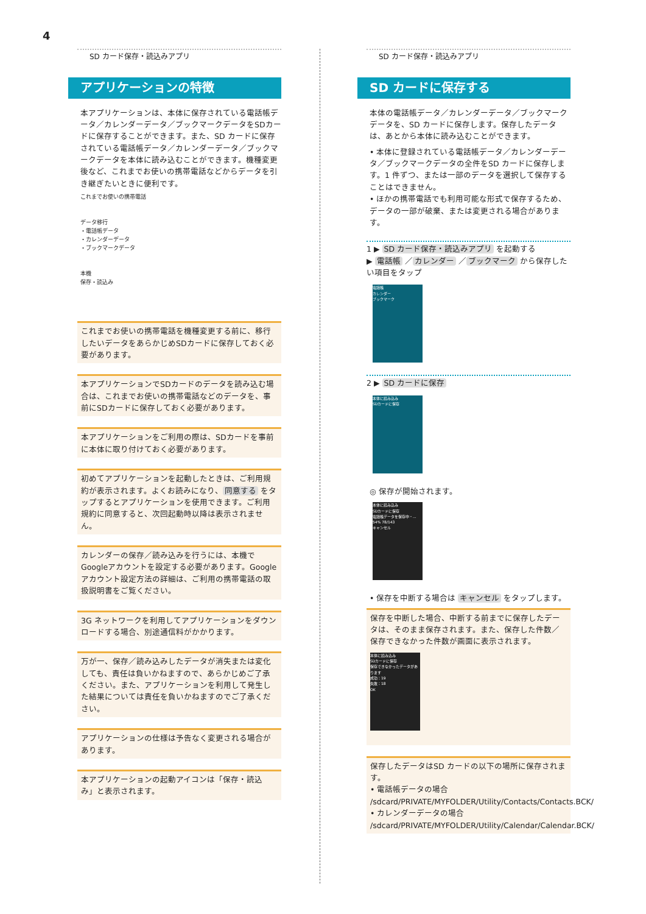4
SD カード保存・読込みアプリ
アプリケーションの特徴
本アプリケーションは、本体に保存されている電話帳データ／カレンダーデータ／ブックマークデータをSDカードに保存することができます。また、SD カードに保存されている電話帳データ／カレンダーデータ／ブックマークデータを本体に読み込むことができます。機種変更後など、これまでお使いの携帯電話などからデータを引き継ぎたいときに便利です。
これまでお使いの携帯電話
データ移行
・電話帳データ
・カレンダーデータ
・ブックマークデータ
本機
保存・読込み
これまでお使いの携帯電話を機種変更する前に、移行したいデータをあらかじめSDカードに保存しておく必要があります。
本アプリケーションでSDカードのデータを読み込む場合は、これまでお使いの携帯電話などのデータを、事前にSDカードに保存しておく必要があります。
本アプリケーションをご利用の際は、SDカードを事前に本体に取り付けておく必要があります。
初めてアプリケーションを起動したときは、ご利用規約が表示されます。よくお読みになり、 同意する をタップするとアプリケーションを使用できます。ご利用規約に同意すると、次回起動時以降は表示されません。
カレンダーの保存／読み込みを行うには、本機でGoogleアカウントを設定する必要があります。Google アカウント設定方法の詳細は、ご利用の携帯電話の取扱説明書をご覧ください。
3G ネットワークを利用してアプリケーションをダウンロードする場合、別途通信料がかかります。
万が一、保存／読み込みしたデータが消失または変化しても、責任は負いかねますので、あらかじめご了承ください。また、アプリケーションを利用して発生した結果については責任を負いかねますのでご了承ください。
アプリケーションの仕様は予告なく変更される場合があります。
本アプリケーションの起動アイコンは「保存・読込み」と表示されます。
SD カード保存・読込みアプリ
SD カードに保存する
本体の電話帳データ／カレンダーデータ／ブックマークデータを、SD カードに保存します。保存したデータは、あとから本体に読み込むことができます。
• 本体に登録されている電話帳データ／カレンダーデータ／ブックマークデータの全件をSD カードに保存します。1 件ずつ、または一部のデータを選択して保存することはできません。
• ほかの携帯電話でも利用可能な形式で保存するため、データの一部が破棄、または変更される場合があります。
1 ▶ SD カード保存・読込みアプリ を起動する
▶ 電話帳 ／ カレンダー ／ ブックマーク から保存したい項目をタップ
電話帳
カレンダー
ブックマーク
2 ▶ SD カードに保存
本体に読み込み
SDカードに保存
◎ 保存が開始されます。
本体に読み込み
SDカードに保存
電話帳データを保存中・...
54% 78/143
キャンセル
• 保存を中断する場合は キャンセル をタップします。
保存を中断した場合、中断する前までに保存したデータは、そのまま保存されます。また、保存した件数／保存できなかった件数が画面に表示されます。
本体に読み込み
SDカードに保存
保存できなかったデータがあります
成功：19
失敗：18
OK
保存したデータはSD カードの以下の場所に保存されます。
• 電話帳データの場合
/sdcard/PRIVATE/MYFOLDER/Utility/Contacts/Contacts.BCK/
• カレンダーデータの場合
/sdcard/PRIVATE/MYFOLDER/Utility/Calendar/Calendar.BCK/